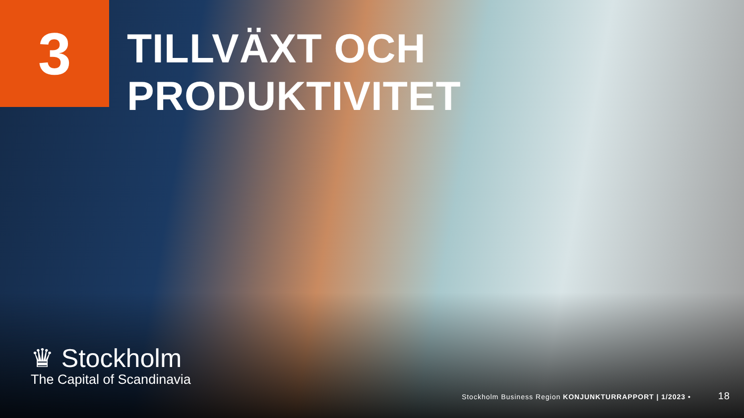3
TILLVÄXT OCH
PRODUKTIVITET
♛ Stockholm
The Capital of Scandinavia
Stockholm Business Region KONJUNKTURRAPPORT | 1/2023 • 18